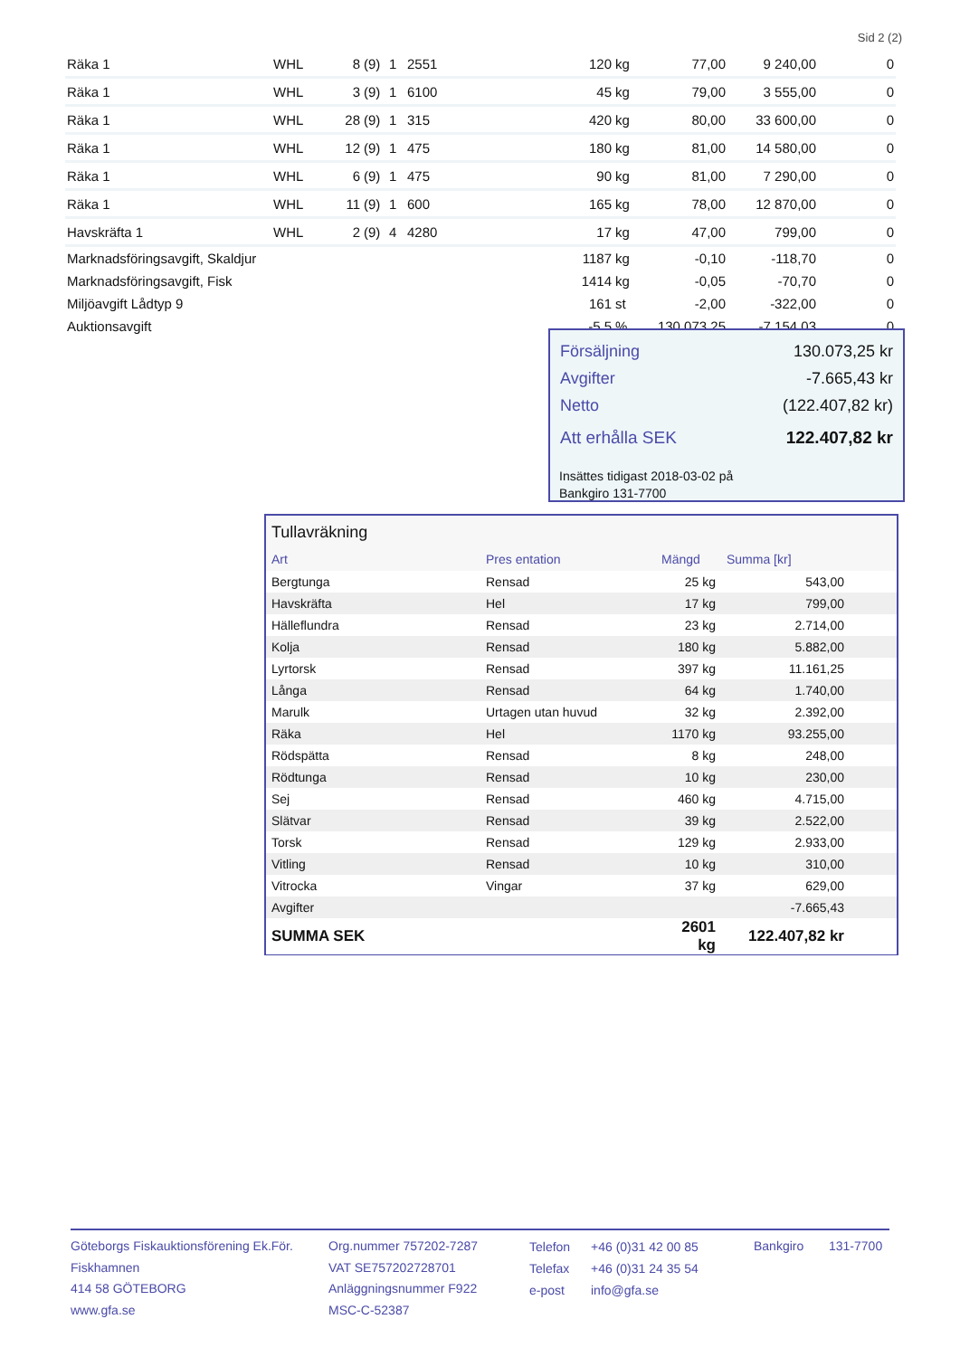Sid 2 (2)
| Räka 1 | WHL | 8 | (9) | 1 | 2551 | 120 | kg | 77,00 | 9 240,00 | 0 |
| Räka 1 | WHL | 3 | (9) | 1 | 6100 | 45 | kg | 79,00 | 3 555,00 | 0 |
| Räka 1 | WHL | 28 | (9) | 1 | 315 | 420 | kg | 80,00 | 33 600,00 | 0 |
| Räka 1 | WHL | 12 | (9) | 1 | 475 | 180 | kg | 81,00 | 14 580,00 | 0 |
| Räka 1 | WHL | 6 | (9) | 1 | 475 | 90 | kg | 81,00 | 7 290,00 | 0 |
| Räka 1 | WHL | 11 | (9) | 1 | 600 | 165 | kg | 78,00 | 12 870,00 | 0 |
| Havskräfta 1 | WHL | 2 | (9) | 4 | 4280 | 17 | kg | 47,00 | 799,00 | 0 |
| Marknadsföringsavgift, Skaldjur | | | | | | 1187 | kg | -0,10 | -118,70 | 0 |
| Marknadsföringsavgift, Fisk | | | | | | 1414 | kg | -0,05 | -70,70 | 0 |
| Miljöavgift Lådtyp 9 | | | | | | 161 | st | -2,00 | -322,00 | 0 |
| Auktionsavgift | | | | | | -5,5 | % | 130 073,25 | -7 154,03 | 0 |
| Försäljning | 130.073,25 kr |
| Avgifter | -7.665,43 kr |
| Netto | (122.407,82 kr) |
| Att erhålla SEK | 122.407,82 kr |
Insättes tidigast 2018-03-02 på
Bankgiro 131-7700
Tullavräkning
| Art | Pres entation | Mängd | Summa [kr] | |
| --- | --- | --- | --- | --- |
| Bergtunga | Rensad | 25 kg | 543,00 | |
| Havskräfta | Hel | 17 kg | 799,00 | |
| Hälleflundra | Rensad | 23 kg | 2.714,00 | |
| Kolja | Rensad | 180 kg | 5.882,00 | |
| Lyrtorsk | Rensad | 397 kg | 11.161,25 | |
| Långa | Rensad | 64 kg | 1.740,00 | |
| Marulk | Urtagen utan huvud | 32 kg | 2.392,00 | |
| Räka | Hel | 1170 kg | 93.255,00 | |
| Rödspätta | Rensad | 8 kg | 248,00 | |
| Rödtunga | Rensad | 10 kg | 230,00 | |
| Sej | Rensad | 460 kg | 4.715,00 | |
| Slätvar | Rensad | 39 kg | 2.522,00 | |
| Torsk | Rensad | 129 kg | 2.933,00 | |
| Vitling | Rensad | 10 kg | 310,00 | |
| Vitrocka | Vingar | 37 kg | 629,00 | |
| Avgifter | | | -7.665,43 | |
| SUMMA SEK | | 2601 kg | 122.407,82 kr | |
Göteborgs Fiskauktionsförening Ek.För.
Fiskhamnen
414 58 GÖTEBORG
www.gfa.se
Org.nummer 757202-7287
VAT SE757202728701
Anläggningsnummer F922
MSC-C-52387
Telefon
Telefax
e-post
+46 (0)31 42 00 85
+46 (0)31 24 35 54
info@gfa.se
Bankgiro 131-7700